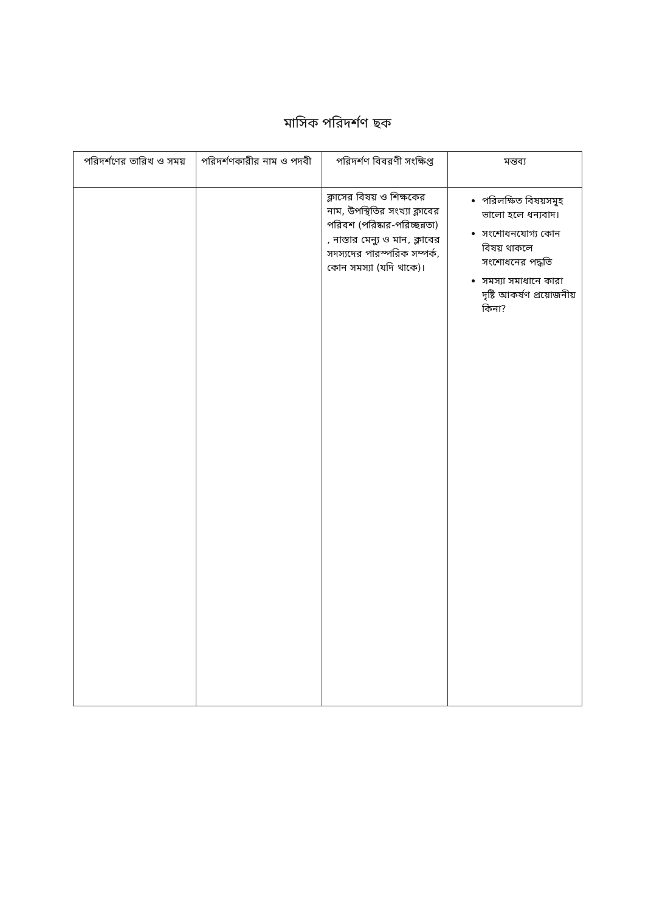মাসিক পরিদর্শণ ছক
| পরিদর্শণের তারিখ ও সময় | পরিদর্শণকারীর নাম ও পদবী | পরিদর্শণ বিবরণী সংক্ষিপ্ত | মন্তব্য |
| --- | --- | --- | --- |
| | | ক্লাসের বিষয় ও শিক্ষকের নাম, উপস্থিতির সংখ্যা ক্লাবের পরিবশ (পরিষ্কার-পরিচ্ছন্নতা) , নাস্তার মেন্যু ও মান, ক্লাবের সদস্যদের পারস্পরিক সম্পর্ক, কোন সমস্যা (যদি থাকে)। | পরিলক্ষিত বিষয়সমূহ ভালো হলে ধন্যবাদ। সংশোধনযোগ্য কোন বিষয় থাকলে সংশোধনের পদ্ধতি সমস্যা সমাধানে কারা দৃষ্টি আকর্ষণ প্রয়োজনীয় কিনা? |